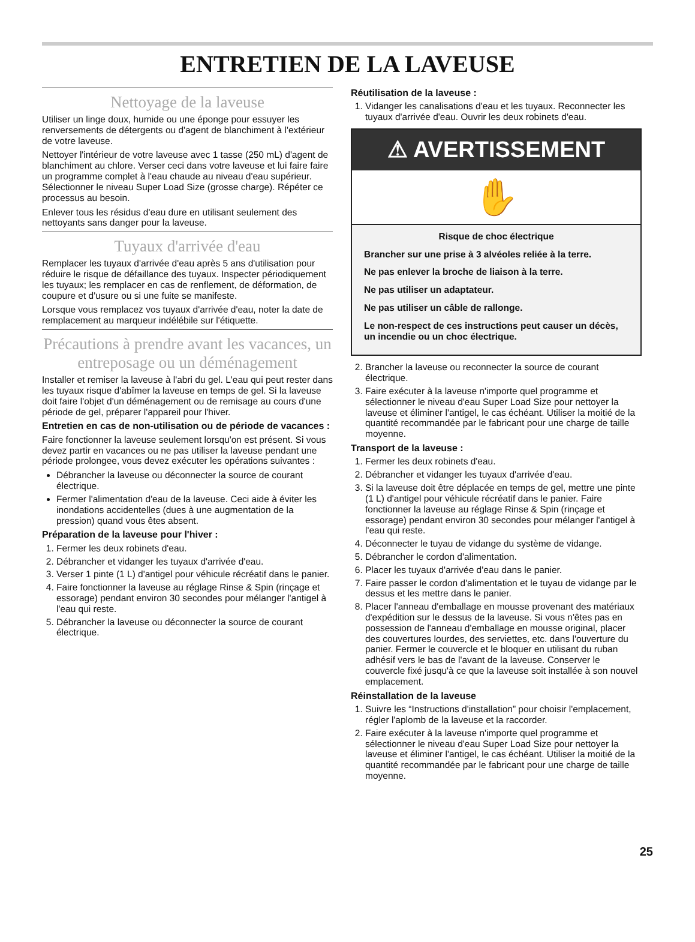ENTRETIEN DE LA LAVEUSE
Nettoyage de la laveuse
Utiliser un linge doux, humide ou une éponge pour essuyer les renversements de détergents ou d'agent de blanchiment à l'extérieur de votre laveuse.
Nettoyer l'intérieur de votre laveuse avec 1 tasse (250 mL) d'agent de blanchiment au chlore. Verser ceci dans votre laveuse et lui faire faire un programme complet à l'eau chaude au niveau d'eau supérieur. Sélectionner le niveau Super Load Size (grosse charge). Répéter ce processus au besoin.
Enlever tous les résidus d'eau dure en utilisant seulement des nettoyants sans danger pour la laveuse.
Tuyaux d'arrivée d'eau
Remplacer les tuyaux d'arrivée d'eau après 5 ans d'utilisation pour réduire le risque de défaillance des tuyaux. Inspecter périodiquement les tuyaux; les remplacer en cas de renflement, de déformation, de coupure et d'usure ou si une fuite se manifeste.
Lorsque vous remplacez vos tuyaux d'arrivée d'eau, noter la date de remplacement au marqueur indélébile sur l'étiquette.
Précautions à prendre avant les vacances, un entreposage ou un déménagement
Installer et remiser la laveuse à l'abri du gel. L'eau qui peut rester dans les tuyaux risque d'abîmer la laveuse en temps de gel. Si la laveuse doit faire l'objet d'un déménagement ou de remisage au cours d'une période de gel, préparer l'appareil pour l'hiver.
Entretien en cas de non-utilisation ou de période de vacances :
Faire fonctionner la laveuse seulement lorsqu'on est présent. Si vous devez partir en vacances ou ne pas utiliser la laveuse pendant une période prolongee, vous devez exécuter les opérations suivantes :
Débrancher la laveuse ou déconnecter la source de courant électrique.
Fermer l'alimentation d'eau de la laveuse. Ceci aide à éviter les inondations accidentelles (dues à une augmentation de la pression) quand vous êtes absent.
Préparation de la laveuse pour l'hiver :
1. Fermer les deux robinets d'eau.
2. Débrancher et vidanger les tuyaux d'arrivée d'eau.
3. Verser 1 pinte (1 L) d'antigel pour véhicule récréatif dans le panier.
4. Faire fonctionner la laveuse au réglage Rinse & Spin (rinçage et essorage) pendant environ 30 secondes pour mélanger l'antigel à l'eau qui reste.
5. Débrancher la laveuse ou déconnecter la source de courant électrique.
Réutilisation de la laveuse :
1. Vidanger les canalisations d'eau et les tuyaux. Reconnecter les tuyaux d'arrivée d'eau. Ouvrir les deux robinets d'eau.
⚠ AVERTISSEMENT
✋
Risque de choc électrique
Brancher sur une prise à 3 alvéoles reliée à la terre.
Ne pas enlever la broche de liaison à la terre.
Ne pas utiliser un adaptateur.
Ne pas utiliser un câble de rallonge.
Le non-respect de ces instructions peut causer un décès, un incendie ou un choc électrique.
2. Brancher la laveuse ou reconnecter la source de courant électrique.
3. Faire exécuter à la laveuse n'importe quel programme et sélectionner le niveau d'eau Super Load Size pour nettoyer la laveuse et éliminer l'antigel, le cas échéant. Utiliser la moitié de la quantité recommandée par le fabricant pour une charge de taille moyenne.
Transport de la laveuse :
1. Fermer les deux robinets d'eau.
2. Débrancher et vidanger les tuyaux d'arrivée d'eau.
3. Si la laveuse doit être déplacée en temps de gel, mettre une pinte (1 L) d'antigel pour véhicule récréatif dans le panier. Faire fonctionner la laveuse au réglage Rinse & Spin (rinçage et essorage) pendant environ 30 secondes pour mélanger l'antigel à l'eau qui reste.
4. Déconnecter le tuyau de vidange du système de vidange.
5. Débrancher le cordon d'alimentation.
6. Placer les tuyaux d'arrivée d'eau dans le panier.
7. Faire passer le cordon d'alimentation et le tuyau de vidange par le dessus et les mettre dans le panier.
8. Placer l'anneau d'emballage en mousse provenant des matériaux d'expédition sur le dessus de la laveuse. Si vous n'êtes pas en possession de l'anneau d'emballage en mousse original, placer des couvertures lourdes, des serviettes, etc. dans l'ouverture du panier. Fermer le couvercle et le bloquer en utilisant du ruban adhésif vers le bas de l'avant de la laveuse. Conserver le couvercle fixé jusqu'à ce que la laveuse soit installée à son nouvel emplacement.
Réinstallation de la laveuse
1. Suivre les “Instructions d'installation” pour choisir l'emplacement, régler l'aplomb de la laveuse et la raccorder.
2. Faire exécuter à la laveuse n'importe quel programme et sélectionner le niveau d'eau Super Load Size pour nettoyer la laveuse et éliminer l'antigel, le cas échéant. Utiliser la moitié de la quantité recommandée par le fabricant pour une charge de taille moyenne.
25